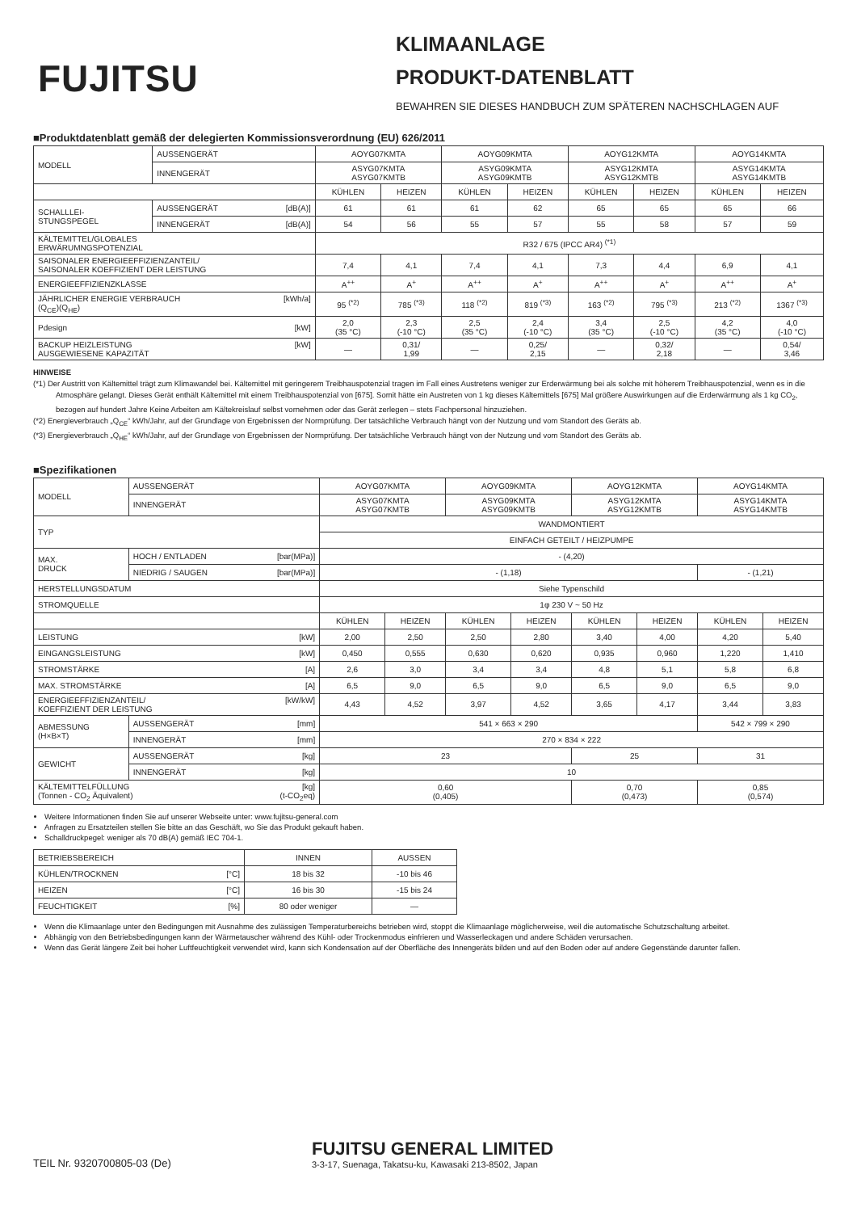FUJITSU
KLIMAANLAGE
PRODUKT-DATENBLATT
BEWAHREN SIE DIESES HANDBUCH ZUM SPÄTEREN NACHSCHLAGEN AUF
■Produktdatenblatt gemäß der delegierten Kommissionsverordnung (EU) 626/2011
| MODELL | AUSSENGERÄT | AOYG07KMTA | | AOYG09KMTA | | AOYG12KMTA | | AOYG14KMTA | |
| | INNENGERÄT | ASYG07KMTA ASYG07KMTB | | ASYG09KMTA ASYG09KMTB | | ASYG12KMTA ASYG12KMTB | | ASYG14KMTA ASYG14KMTB | |
| | | KÜHLEN | HEIZEN | KÜHLEN | HEIZEN | KÜHLEN | HEIZEN | KÜHLEN | HEIZEN |
| SCHALLLEI- STUNGSPEGEL | AUSSENGERÄT [dB(A)] | 61 | 61 | 61 | 62 | 65 | 65 | 65 | 66 |
| | INNENGERÄT [dB(A)] | 54 | 56 | 55 | 57 | 55 | 58 | 57 | 59 |
| KÄLTEMITTEL/GLOBALES ERWÄRUMNGSPOTENZIAL | | R32 / 675 (IPCC AR4) <sup>(*1)</sup> | | | | | | | |
| SAISONALER ENERGIEEFFIZIENZANTEIL/ SAISONALER KOEFFIZIENT DER LEISTUNG | | 7,4 | 4,1 | 7,4 | 4,1 | 7,3 | 4,4 | 6,9 | 4,1 |
| ENERGIEEFFIZIENZKLASSE | | A<sup>++</sup> | A<sup>+</sup> | A<sup>++</sup> | A<sup>+</sup> | A<sup>++</sup> | A<sup>+</sup> | A<sup>++</sup> | A<sup>+</sup> |
| JÄHRLICHER ENERGIE VERBRAUCH [kWh/a] (Q<sub>CE</sub>)(Q<sub>HE</sub>) | | 95 <sup>(*2)</sup> | 785 <sup>(*3)</sup> | 118 <sup>(*2)</sup> | 819 <sup>(*3)</sup> | 163 <sup>(*2)</sup> | 795 <sup>(*3)</sup> | 213 <sup>(*2)</sup> | 1367 <sup>(*3)</sup> |
| Pdesign [kW] | | 2,0 (35 °C) | 2,3 (-10 °C) | 2,5 (35 °C) | 2,4 (-10 °C) | 3,4 (35 °C) | 2,5 (-10 °C) | 4,2 (35 °C) | 4,0 (-10 °C) |
| BACKUP HEIZLEISTUNG [kW] AUSGEWIESENE KAPAZITÄT | | — | 0,31/ 1,99 | — | 0,25/ 2,15 | — | 0,32/ 2,18 | — | 0,54/ 3,46 |
HINWEISE
(*1) Der Austritt von Kältemittel trägt zum Klimawandel bei. Kältemittel mit geringerem Treibhauspotenzial tragen im Fall eines Austretens weniger zur Erderwärmung bei als solche mit höherem Treibhauspotenzial, wenn es in die Atmosphäre gelangt. Dieses Gerät enthält Kältemittel mit einem Treibhauspotenzial von [675]. Somit hätte ein Austreten von 1 kg dieses Kältemittels [675] Mal größere Auswirkungen auf die Erderwärmung als 1 kg CO<sub>2</sub>, bezogen auf hundert Jahre Keine Arbeiten am Kältekreislauf selbst vornehmen oder das Gerät zerlegen – stets Fachpersonal hinzuziehen.
(*2) Energieverbrauch „Q<sub>CE</sub>“ kWh/Jahr, auf der Grundlage von Ergebnissen der Normprüfung. Der tatsächliche Verbrauch hängt von der Nutzung und vom Standort des Geräts ab.
(*3) Energieverbrauch „Q<sub>HE</sub>“ kWh/Jahr, auf der Grundlage von Ergebnissen der Normprüfung. Der tatsächliche Verbrauch hängt von der Nutzung und vom Standort des Geräts ab.
■Spezifikationen
| MODELL | AUSSENGERÄT | AOYG07KMTA | | AOYG09KMTA | | AOYG12KMTA | | AOYG14KMTA | |
| | INNENGERÄT | ASYG07KMTA ASYG07KMTB | | ASYG09KMTA ASYG09KMTB | | ASYG12KMTA ASYG12KMTB | | ASYG14KMTA ASYG14KMTB | |
| TYP | | WANDMONTIERT | | | | | | | |
| | | EINFACH GETEILT / HEIZPUMPE | | | | | | | |
| MAX. DRUCK | HOCH / ENTLADEN [bar(MPa)] | - (4,20) | | | | | | | |
| | NIEDRIG / SAUGEN [bar(MPa)] | - (1,18) | | | | | | - (1,21) | |
| HERSTELLUNGSDATUM | | Siehe Typenschild | | | | | | | |
| STROMQUELLE | | 1φ 230 V ~ 50 Hz | | | | | | | |
| | | KÜHLEN | HEIZEN | KÜHLEN | HEIZEN | KÜHLEN | HEIZEN | KÜHLEN | HEIZEN |
| LEISTUNG [kW] | | 2,00 | 2,50 | 2,50 | 2,80 | 3,40 | 4,00 | 4,20 | 5,40 |
| EINGANGSLEISTUNG [kW] | | 0,450 | 0,555 | 0,630 | 0,620 | 0,935 | 0,960 | 1,220 | 1,410 |
| STROMSTÄRKE [A] | | 2,6 | 3,0 | 3,4 | 3,4 | 4,8 | 5,1 | 5,8 | 6,8 |
| MAX. STROMSTÄRKE [A] | | 6,5 | 9,0 | 6,5 | 9,0 | 6,5 | 9,0 | 6,5 | 9,0 |
| ENERGIEEFFIZIENZANTEIL/ [kW/kW] KOEFFIZIENT DER LEISTUNG | | 4,43 | 4,52 | 3,97 | 4,52 | 3,65 | 4,17 | 3,44 | 3,83 |
| ABMESSUNG (H×B×T) | AUSSENGERÄT [mm] | 541 × 663 × 290 | | | | | | 542 × 799 × 290 | |
| | INNENGERÄT [mm] | 270 × 834 × 222 | | | | | | | |
| GEWICHT | AUSSENGERÄT [kg] | 23 | | | | 25 | | 31 | |
| | INNENGERÄT [kg] | 10 | | | | | | | |
| KÄLTEMITTELFÜLLUNG [kg] (Tonnen - CO<sub>2</sub> Äquivalent) (t-CO<sub>2</sub>eq) | | 0,60 (0,405) | | | | 0,70 (0,473) | | 0,85 (0,574) | |
Weitere Informationen finden Sie auf unserer Webseite unter: www.fujitsu-general.com
Anfragen zu Ersatzteilen stellen Sie bitte an das Geschäft, wo Sie das Produkt gekauft haben.
Schalldruckpegel: weniger als 70 dB(A) gemäß IEC 704-1.
| BETRIEBSBEREICH | INNEN | AUSSEN |
| KÜHLEN/TROCKNEN [°C] | 18 bis 32 | -10 bis 46 |
| HEIZEN [°C] | 16 bis 30 | -15 bis 24 |
| FEUCHTIGKEIT [%] | 80 oder weniger | — |
Wenn die Klimaanlage unter den Bedingungen mit Ausnahme des zulässigen Temperaturbereichs betrieben wird, stoppt die Klimaanlage möglicherweise, weil die automatische Schutzschaltung arbeitet.
Abhängig von den Betriebsbedingungen kann der Wärmetauscher während des Kühl- oder Trockenmodus einfrieren und Wasserleckagen und andere Schäden verursachen.
Wenn das Gerät längere Zeit bei hoher Luftfeuchtigkeit verwendet wird, kann sich Kondensation auf der Oberfläche des Innengeräts bilden und auf den Boden oder auf andere Gegenstände darunter fallen.
TEIL Nr. 9320700805-03 (De)
FUJITSU GENERAL LIMITED
3-3-17, Suenaga, Takatsu-ku, Kawasaki 213-8502, Japan